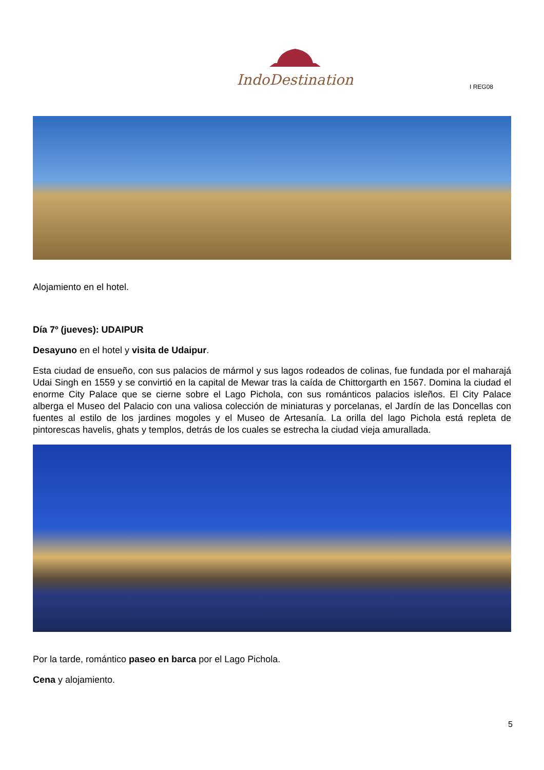IndoDestination
I REG08
Alojamiento en el hotel.
Día 7º (jueves): UDAIPUR
Desayuno en el hotel y visita de Udaipur.
Esta ciudad de ensueño, con sus palacios de mármol y sus lagos rodeados de colinas, fue fundada por el maharajá Udai Singh en 1559 y se convirtió en la capital de Mewar tras la caída de Chittorgarth en 1567. Domina la ciudad el enorme City Palace que se cierne sobre el Lago Pichola, con sus románticos palacios isleños. El City Palace alberga el Museo del Palacio con una valiosa colección de miniaturas y porcelanas, el Jardín de las Doncellas con fuentes al estilo de los jardines mogoles y el Museo de Artesanía. La orilla del lago Pichola está repleta de pintorescas havelis, ghats y templos, detrás de los cuales se estrecha la ciudad vieja amurallada.
Por la tarde, romántico paseo en barca por el Lago Pichola.
Cena y alojamiento.
5